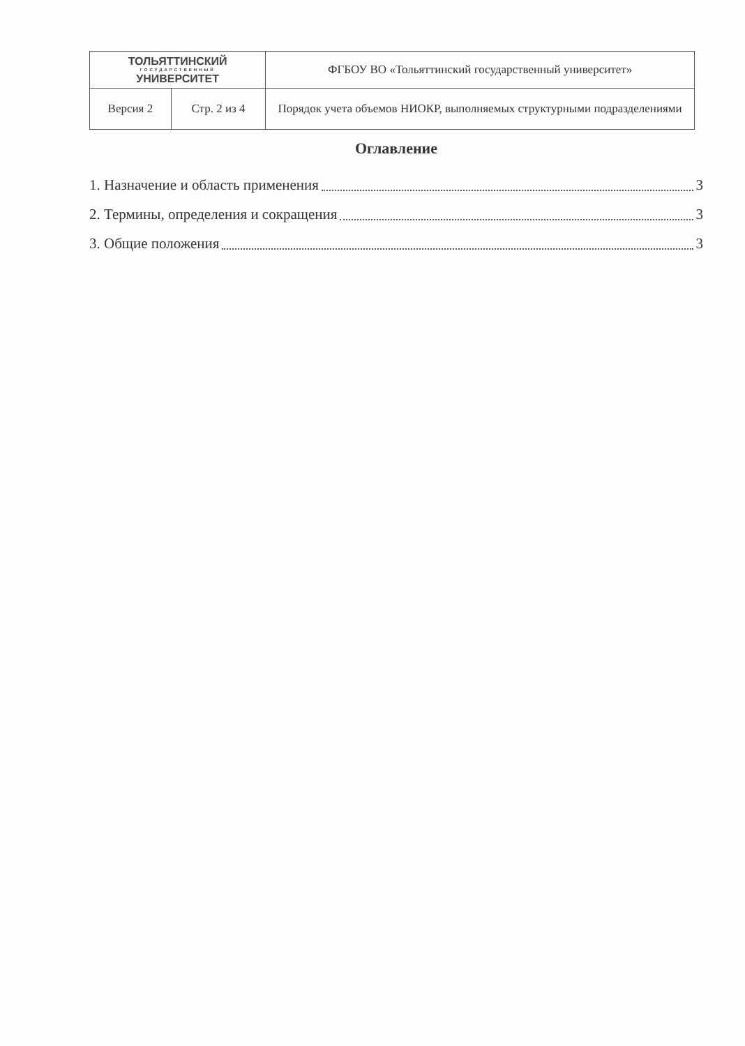| ТОЛЬЯТТИНСКИЙ ГОСУДАРСТВЕННЫЙ УНИВЕРСИТЕТ | | ФГБОУ ВО «Тольяттинский государственный университет» |
| Версия 2 | Стр. 2 из 4 | Порядок учета объемов НИОКР, выполняемых структурными подразделениями |
Оглавление
1. Назначение и область применения 3
2. Термины, определения и сокращения 3
3. Общие положения 3